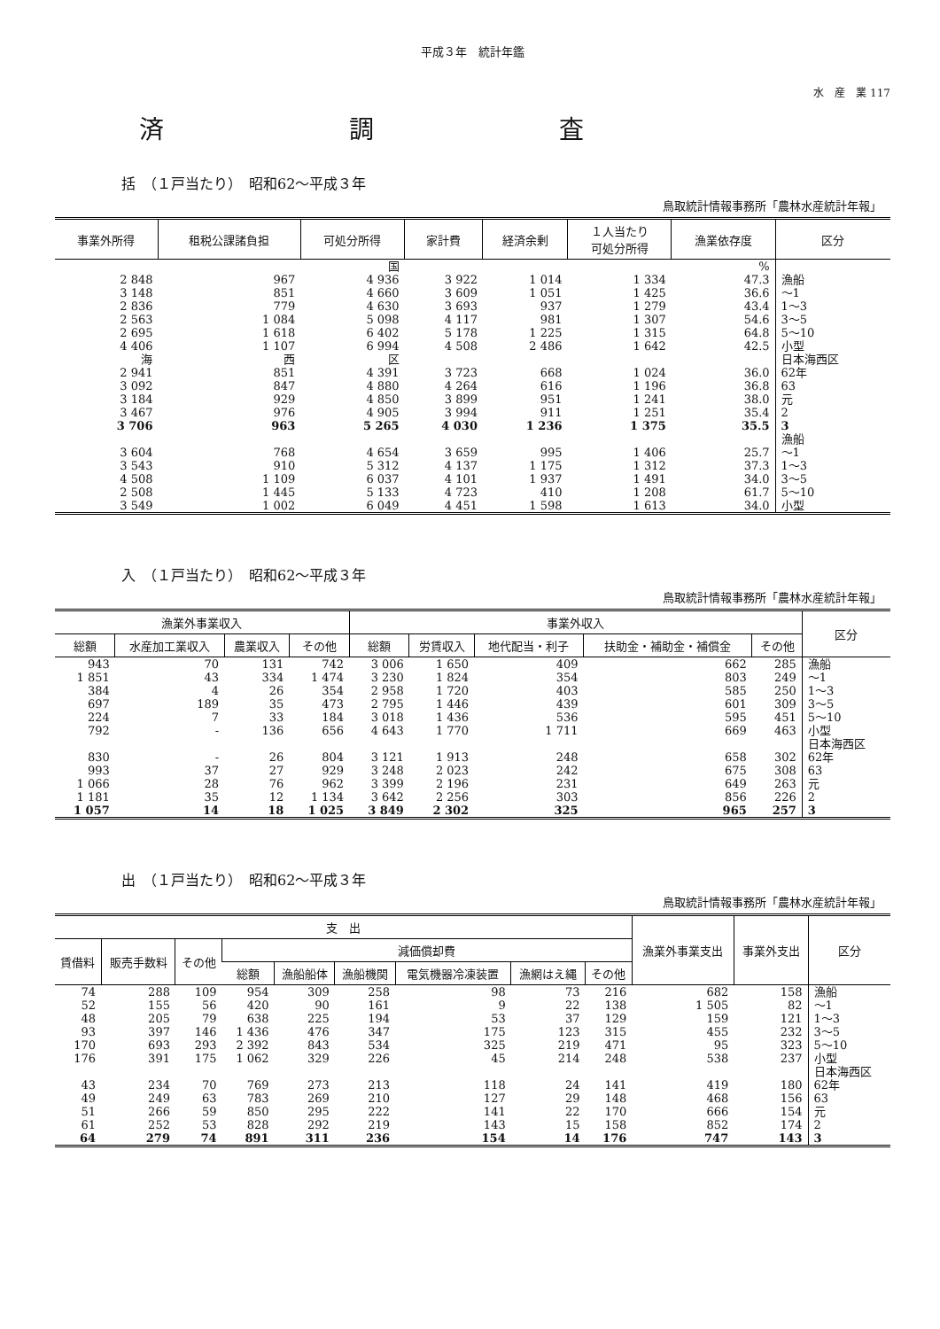平成３年　統計年鑑
水　産　業 117
済 調 査
括　（１戸当たり）　昭和62～平成３年
鳥取統計情報事務所「農林水産統計年報」
| 事業外所得 | 租税公課諸負担 | 可処分所得 | 家計費 | 経済余剰 | １人当たり 可処分所得 | 漁業依存度 | 区分 |
| --- | --- | --- | --- | --- | --- | --- | --- |
| | | 国 | | | | % | |
| 2 848 | 967 | 4 936 | 3 922 | 1 014 | 1 334 | 47.3 | 漁船 |
| 3 148 | 851 | 4 660 | 3 609 | 1 051 | 1 425 | 36.6 | ～1 |
| 2 836 | 779 | 4 630 | 3 693 | 937 | 1 279 | 43.4 | 1～3 |
| 2 563 | 1 084 | 5 098 | 4 117 | 981 | 1 307 | 54.6 | 3～5 |
| 2 695 | 1 618 | 6 402 | 5 178 | 1 225 | 1 315 | 64.8 | 5～10 |
| 4 406 | 1 107 | 6 994 | 4 508 | 2 486 | 1 642 | 42.5 | 小型 |
| 海 | 西 | 区 | | | | | 日本海西区 |
| 2 941 | 851 | 4 391 | 3 723 | 668 | 1 024 | 36.0 | 62年 |
| 3 092 | 847 | 4 880 | 4 264 | 616 | 1 196 | 36.8 | 63 |
| 3 184 | 929 | 4 850 | 3 899 | 951 | 1 241 | 38.0 | 元 |
| 3 467 | 976 | 4 905 | 3 994 | 911 | 1 251 | 35.4 | 2 |
| 3 706 | 963 | 5 265 | 4 030 | 1 236 | 1 375 | 35.5 | 3 |
| | | | | | | | 漁船 |
| 3 604 | 768 | 4 654 | 3 659 | 995 | 1 406 | 25.7 | ～1 |
| 3 543 | 910 | 5 312 | 4 137 | 1 175 | 1 312 | 37.3 | 1～3 |
| 4 508 | 1 109 | 6 037 | 4 101 | 1 937 | 1 491 | 34.0 | 3～5 |
| 2 508 | 1 445 | 5 133 | 4 723 | 410 | 1 208 | 61.7 | 5～10 |
| 3 549 | 1 002 | 6 049 | 4 451 | 1 598 | 1 613 | 34.0 | 小型 |
入　（１戸当たり）　昭和62～平成３年
鳥取統計情報事務所「農林水産統計年報」
| 漁業外事業収入 | | | | 事業外収入 | | | | | 区分 |
| --- | --- | --- | --- | --- | --- | --- | --- | --- | --- |
| 総額 | 水産加工業収入 | 農業収入 | その他 | 総額 | 労賃収入 | 地代配当・利子 | 扶助金・補助金・補償金 | その他 | |
| 943 | 70 | 131 | 742 | 3 006 | 1 650 | 409 | 662 | 285 | 漁船 |
| 1 851 | 43 | 334 | 1 474 | 3 230 | 1 824 | 354 | 803 | 249 | ～1 |
| 384 | 4 | 26 | 354 | 2 958 | 1 720 | 403 | 585 | 250 | 1～3 |
| 697 | 189 | 35 | 473 | 2 795 | 1 446 | 439 | 601 | 309 | 3～5 |
| 224 | 7 | 33 | 184 | 3 018 | 1 436 | 536 | 595 | 451 | 5～10 |
| 792 | - | 136 | 656 | 4 643 | 1 770 | 1 711 | 669 | 463 | 小型 |
| | | | | | | | | | 日本海西区 |
| 830 | - | 26 | 804 | 3 121 | 1 913 | 248 | 658 | 302 | 62年 |
| 993 | 37 | 27 | 929 | 3 248 | 2 023 | 242 | 675 | 308 | 63 |
| 1 066 | 28 | 76 | 962 | 3 399 | 2 196 | 231 | 649 | 263 | 元 |
| 1 181 | 35 | 12 | 1 134 | 3 642 | 2 256 | 303 | 856 | 226 | 2 |
| 1 057 | 14 | 18 | 1 025 | 3 849 | 2 302 | 325 | 965 | 257 | 3 |
出　（１戸当たり）　昭和62～平成３年
鳥取統計情報事務所「農林水産統計年報」
| 支 出 | | | | | | | | | 漁業外事業支出 | 事業外支出 | 区分 |
| --- | --- | --- | --- | --- | --- | --- | --- | --- | --- | --- | --- |
| 賃借料 | 販売手数料 | その他 | 減価償却費 | | | | | | | | |
| | | | 総額 | 漁船船体 | 漁船機関 | 電気機器冷凍装置 | 漁網はえ縄 | その他 | | | |
| 74 | 288 | 109 | 954 | 309 | 258 | 98 | 73 | 216 | 682 | 158 | 漁船 |
| 52 | 155 | 56 | 420 | 90 | 161 | 9 | 22 | 138 | 1 505 | 82 | ～1 |
| 48 | 205 | 79 | 638 | 225 | 194 | 53 | 37 | 129 | 159 | 121 | 1～3 |
| 93 | 397 | 146 | 1 436 | 476 | 347 | 175 | 123 | 315 | 455 | 232 | 3～5 |
| 170 | 693 | 293 | 2 392 | 843 | 534 | 325 | 219 | 471 | 95 | 323 | 5～10 |
| 176 | 391 | 175 | 1 062 | 329 | 226 | 45 | 214 | 248 | 538 | 237 | 小型 |
| | | | | | | | | | | | 日本海西区 |
| 43 | 234 | 70 | 769 | 273 | 213 | 118 | 24 | 141 | 419 | 180 | 62年 |
| 49 | 249 | 63 | 783 | 269 | 210 | 127 | 29 | 148 | 468 | 156 | 63 |
| 51 | 266 | 59 | 850 | 295 | 222 | 141 | 22 | 170 | 666 | 154 | 元 |
| 61 | 252 | 53 | 828 | 292 | 219 | 143 | 15 | 158 | 852 | 174 | 2 |
| 64 | 279 | 74 | 891 | 311 | 236 | 154 | 14 | 176 | 747 | 143 | 3 |